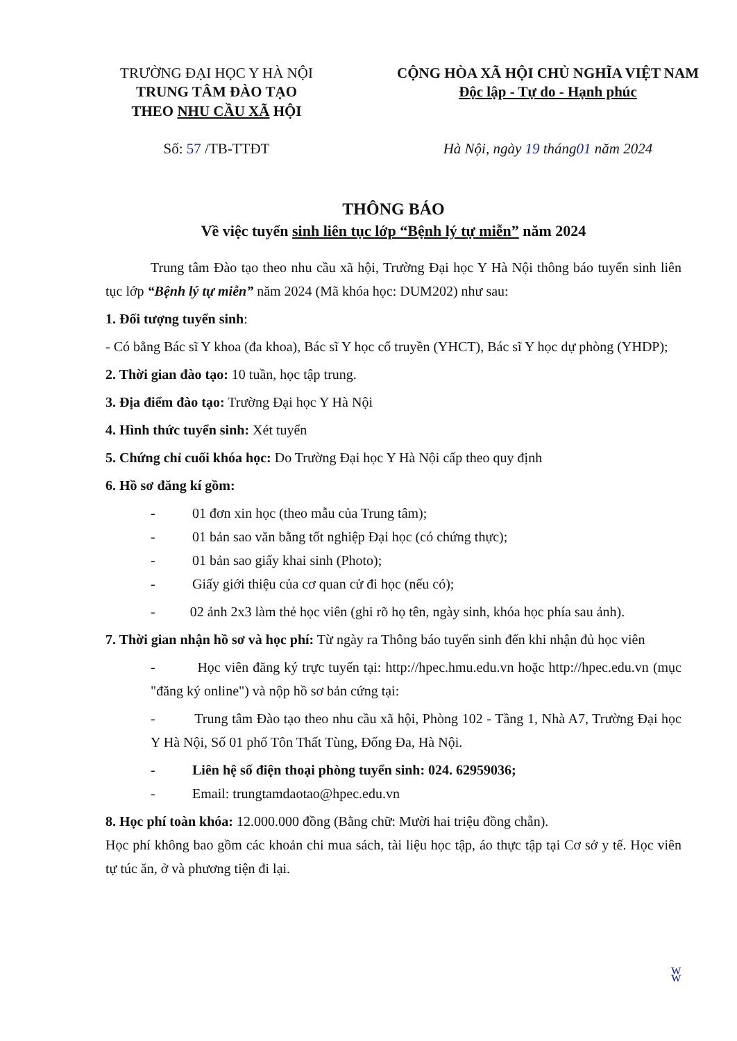TRƯỜNG ĐẠI HỌC Y HÀ NỘI
TRUNG TÂM ĐÀO TẠO
THEO NHU CẦU XÃ HỘI
Số: 57 /TB-TTĐT
CỘNG HÒA XÃ HỘI CHỦ NGHĨA VIỆT NAM
Độc lập - Tự do - Hạnh phúc
Hà Nội, ngày 19 tháng01 năm 2024
THÔNG BÁO
Về việc tuyển sinh liên tục lớp “Bệnh lý tự miễn” năm 2024
Trung tâm Đào tạo theo nhu cầu xã hội, Trường Đại học Y Hà Nội thông báo tuyển sinh liên tục lớp “Bệnh lý tự miễn” năm 2024 (Mã khóa học: DUM202) như sau:
1. Đối tượng tuyển sinh:
- Có bằng Bác sĩ Y khoa (đa khoa), Bác sĩ Y học cổ truyền (YHCT), Bác sĩ Y học dự phòng (YHDP);
2. Thời gian đào tạo: 10 tuần, học tập trung.
3. Địa điểm đào tạo: Trường Đại học Y Hà Nội
4. Hình thức tuyển sinh: Xét tuyển
5. Chứng chỉ cuối khóa học: Do Trường Đại học Y Hà Nội cấp theo quy định
6. Hồ sơ đăng kí gồm:
- 01 đơn xin học (theo mẫu của Trung tâm);
- 01 bản sao văn bằng tốt nghiệp Đại học (có chứng thực);
- 01 bản sao giấy khai sinh (Photo);
- Giấy giới thiệu của cơ quan cử đi học (nếu có);
- 02 ảnh 2x3 làm thẻ học viên (ghi rõ họ tên, ngày sinh, khóa học phía sau ảnh).
7. Thời gian nhận hồ sơ và học phí: Từ ngày ra Thông báo tuyển sinh đến khi nhận đủ học viên
- Học viên đăng ký trực tuyến tại: http://hpec.hmu.edu.vn hoặc http://hpec.edu.vn (mục "đăng ký online") và nộp hồ sơ bản cứng tại:
- Trung tâm Đào tạo theo nhu cầu xã hội, Phòng 102 - Tầng 1, Nhà A7, Trường Đại học Y Hà Nội, Số 01 phố Tôn Thất Tùng, Đống Đa, Hà Nội.
- Liên hệ số điện thoại phòng tuyển sinh: 024. 62959036;
- Email: trungtamdaotao@hpec.edu.vn
8. Học phí toàn khóa: 12.000.000 đồng (Bằng chữ: Mười hai triệu đồng chẵn).
Học phí không bao gồm các khoản chi mua sách, tài liệu học tập, áo thực tập tại Cơ sở y tế. Học viên tự túc ăn, ở và phương tiện đi lại.
ʬ